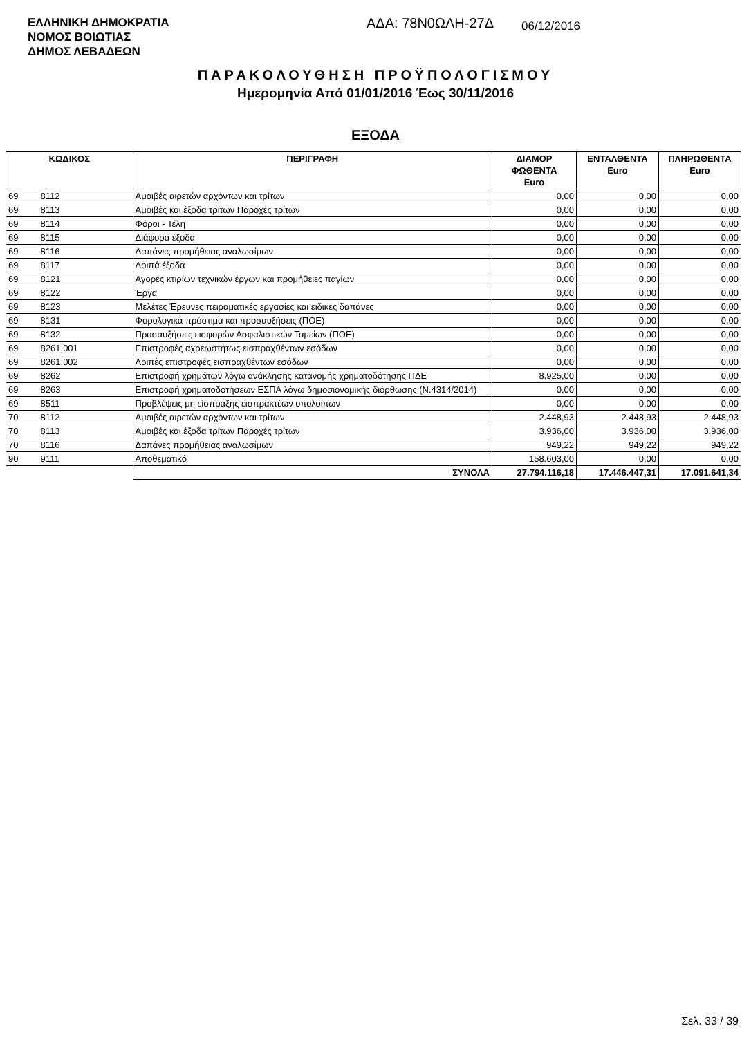ΕΛΛΗΝΙΚΗ ΔΗΜΟΚΡΑΤΙΑ
ΝΟΜΟΣ ΒΟΙΩΤΙΑΣ
ΔΗΜΟΣ ΛΕΒΑΔΕΩΝ
ΑΔΑ: 78Ν0ΩΛΗ-27Δ
06/12/2016
ΠΑΡΑΚΟΛΟΥΘΗΣΗ ΠΡΟΫΠΟΛΟΓΙΣΜΟΥ
Ημερομηνία Από 01/01/2016 Έως 30/11/2016
ΕΞΟΔΑ
| ΚΩΔΙΚΟΣ | | ΠΕΡΙΓΡΑΦΗ | ΔΙΑΜΟΡ ΦΩΘΕΝΤΑ Euro | ΕΝΤΑΛΘΕΝΤΑ Euro | ΠΛΗΡΩΘΕΝΤΑ Euro |
| --- | --- | --- | --- | --- | --- |
| 69 | 8112 | Αμοιβές αιρετών αρχόντων και τρίτων | 0,00 | 0,00 | 0,00 |
| 69 | 8113 | Αμοιβές και έξοδα τρίτων Παροχές τρίτων | 0,00 | 0,00 | 0,00 |
| 69 | 8114 | Φόροι - Τέλη | 0,00 | 0,00 | 0,00 |
| 69 | 8115 | Διάφορα έξοδα | 0,00 | 0,00 | 0,00 |
| 69 | 8116 | Δαπάνες προμήθειας αναλωσίμων | 0,00 | 0,00 | 0,00 |
| 69 | 8117 | Λοιπά έξοδα | 0,00 | 0,00 | 0,00 |
| 69 | 8121 | Αγορές κτιρίων τεχνικών έργων και προμήθειες παγίων | 0,00 | 0,00 | 0,00 |
| 69 | 8122 | Έργα | 0,00 | 0,00 | 0,00 |
| 69 | 8123 | Μελέτες Έρευνες πειραματικές εργασίες και ειδικές δαπάνες | 0,00 | 0,00 | 0,00 |
| 69 | 8131 | Φορολογικά πρόστιμα και προσαυξήσεις (ΠΟΕ) | 0,00 | 0,00 | 0,00 |
| 69 | 8132 | Προσαυξήσεις εισφορών Ασφαλιστικών Ταμείων (ΠΟΕ) | 0,00 | 0,00 | 0,00 |
| 69 | 8261.001 | Επιστροφές αχρεωστήτως εισπραχθέντων εσόδων | 0,00 | 0,00 | 0,00 |
| 69 | 8261.002 | Λοιπές επιστροφές εισπραχθέντων εσόδων | 0,00 | 0,00 | 0,00 |
| 69 | 8262 | Επιστροφή χρημάτων λόγω ανάκλησης κατανομής χρηματοδότησης ΠΔΕ | 8.925,00 | 0,00 | 0,00 |
| 69 | 8263 | Επιστροφή χρηματοδοτήσεων ΕΣΠΑ λόγω δημοσιονομικής διόρθωσης (Ν.4314/2014) | 0,00 | 0,00 | 0,00 |
| 69 | 8511 | Προβλέψεις μη είσπραξης εισπρακτέων υπολοίπων | 0,00 | 0,00 | 0,00 |
| 70 | 8112 | Αμοιβές αιρετών αρχόντων και τρίτων | 2.448,93 | 2.448,93 | 2.448,93 |
| 70 | 8113 | Αμοιβές και έξοδα τρίτων Παροχές τρίτων | 3.936,00 | 3.936,00 | 3.936,00 |
| 70 | 8116 | Δαπάνες προμήθειας αναλωσίμων | 949,22 | 949,22 | 949,22 |
| 90 | 9111 | Αποθεματικό | 158.603,00 | 0,00 | 0,00 |
| | | ΣΥΝΟΛΑ | 27.794.116,18 | 17.446.447,31 | 17.091.641,34 |
Σελ. 33 / 39